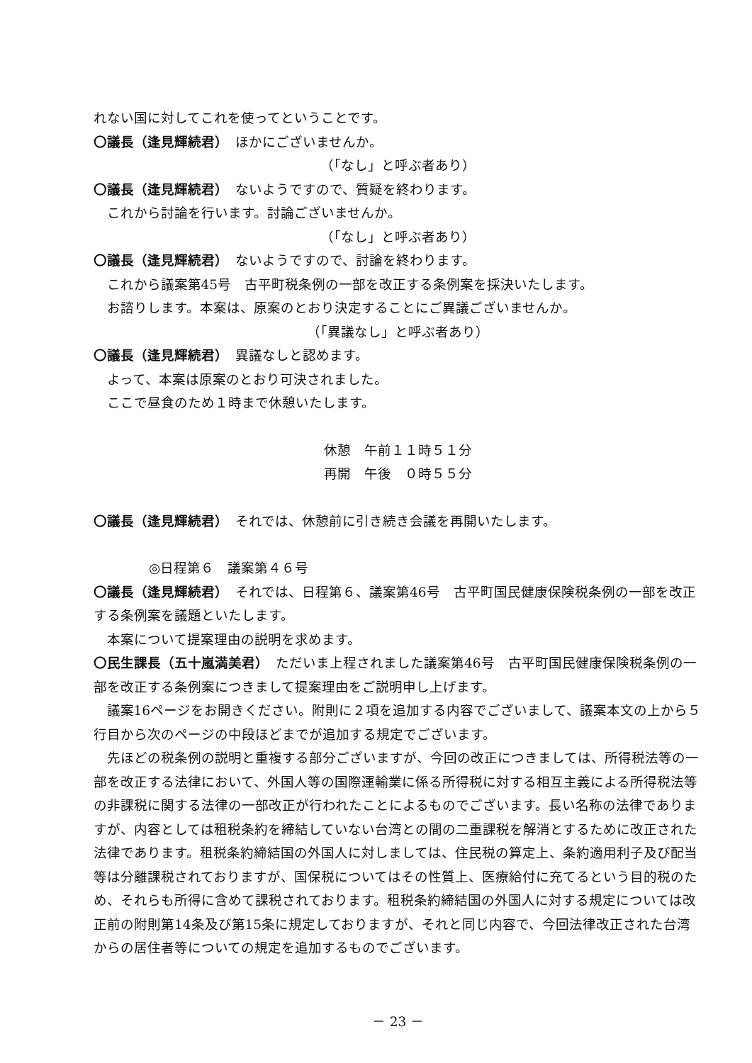れない国に対してこれを使ってということです。
〇議長（逢見輝続君）　ほかにございませんか。
（「なし」と呼ぶ者あり）
〇議長（逢見輝続君）　ないようですので、質疑を終わります。
これから討論を行います。討論ございませんか。
（「なし」と呼ぶ者あり）
〇議長（逢見輝続君）　ないようですので、討論を終わります。
これから議案第45号　古平町税条例の一部を改正する条例案を採決いたします。
お諮りします。本案は、原案のとおり決定することにご異議ございませんか。
（「異議なし」と呼ぶ者あり）
〇議長（逢見輝続君）　異議なしと認めます。
よって、本案は原案のとおり可決されました。
ここで昼食のため１時まで休憩いたします。
休憩　午前１１時５１分
再開　午後　０時５５分
〇議長（逢見輝続君）　それでは、休憩前に引き続き会議を再開いたします。
◎日程第６　議案第４６号
〇議長（逢見輝続君）　それでは、日程第６、議案第46号　古平町国民健康保険税条例の一部を改正する条例案を議題といたします。
本案について提案理由の説明を求めます。
〇民生課長（五十嵐満美君）　ただいま上程されました議案第46号　古平町国民健康保険税条例の一部を改正する条例案につきまして提案理由をご説明申し上げます。
議案16ページをお開きください。附則に２項を追加する内容でございまして、議案本文の上から５行目から次のページの中段ほどまでが追加する規定でございます。
先ほどの税条例の説明と重複する部分ございますが、今回の改正につきましては、所得税法等の一部を改正する法律において、外国人等の国際運輸業に係る所得税に対する相互主義による所得税法等の非課税に関する法律の一部改正が行われたことによるものでございます。長い名称の法律でありますが、内容としては租税条約を締結していない台湾との間の二重課税を解消とするために改正された法律であります。租税条約締結国の外国人に対しましては、住民税の算定上、条約適用利子及び配当等は分離課税されておりますが、国保税についてはその性質上、医療給付に充てるという目的税のため、それらも所得に含めて課税されております。租税条約締結国の外国人に対する規定については改正前の附則第14条及び第15条に規定しておりますが、それと同じ内容で、今回法律改正された台湾からの居住者等についての規定を追加するものでございます。
－ 23 －